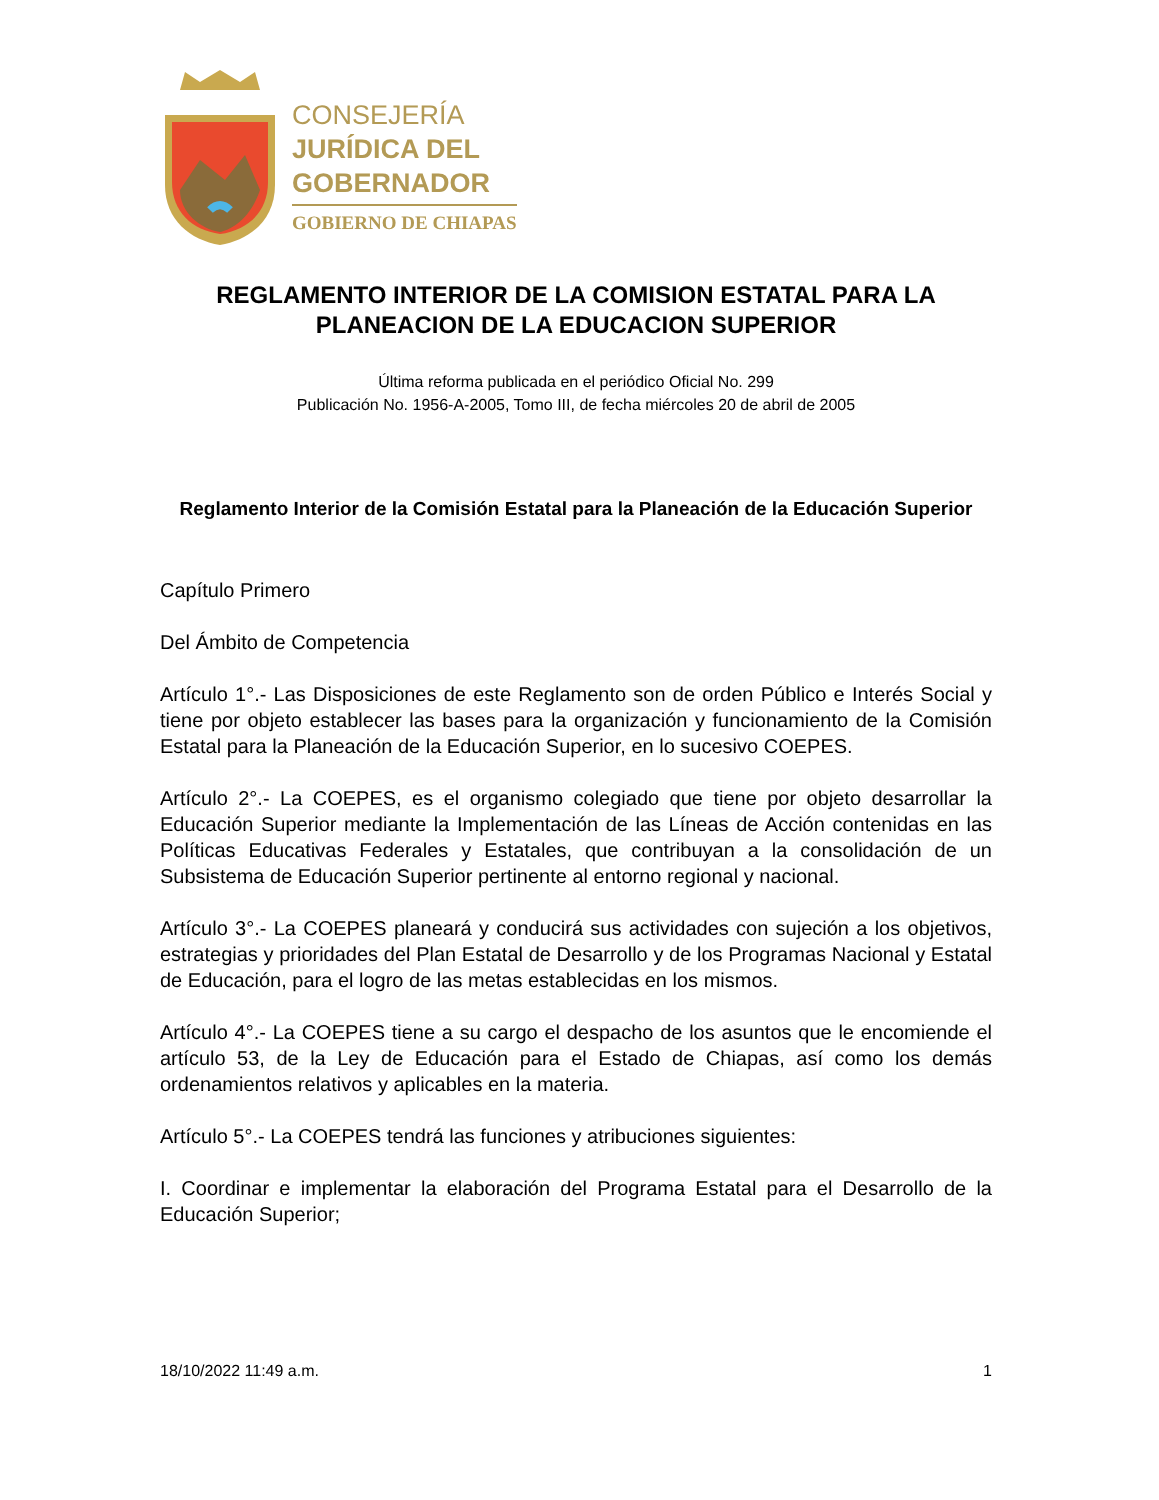CONSEJERÍA
JURÍDICA DEL
GOBERNADOR
GOBIERNO DE CHIAPAS
REGLAMENTO INTERIOR DE LA COMISION ESTATAL PARA LA PLANEACION DE LA EDUCACION SUPERIOR
Última reforma publicada en el periódico Oficial No. 299
Publicación No. 1956-A-2005, Tomo III, de fecha miércoles 20 de abril de 2005
Reglamento Interior de la Comisión Estatal para la Planeación de la Educación Superior
Capítulo Primero
Del Ámbito de Competencia
Artículo 1°.- Las Disposiciones de este Reglamento son de orden Público e Interés Social y tiene por objeto establecer las bases para la organización y funcionamiento de la Comisión Estatal para la Planeación de la Educación Superior, en lo sucesivo COEPES.
Artículo 2°.- La COEPES, es el organismo colegiado que tiene por objeto desarrollar la Educación Superior mediante la Implementación de las Líneas de Acción contenidas en las Políticas Educativas Federales y Estatales, que contribuyan a la consolidación de un Subsistema de Educación Superior pertinente al entorno regional y nacional.
Artículo 3°.- La COEPES planeará y conducirá sus actividades con sujeción a los objetivos, estrategias y prioridades del Plan Estatal de Desarrollo y de los Programas Nacional y Estatal de Educación, para el logro de las metas establecidas en los mismos.
Artículo 4°.- La COEPES tiene a su cargo el despacho de los asuntos que le encomiende el artículo 53, de la Ley de Educación para el Estado de Chiapas, así como los demás ordenamientos relativos y aplicables en la materia.
Artículo 5°.- La COEPES tendrá las funciones y atribuciones siguientes:
I. Coordinar e implementar la elaboración del Programa Estatal para el Desarrollo de la Educación Superior;
18/10/2022 11:49 a.m. 1